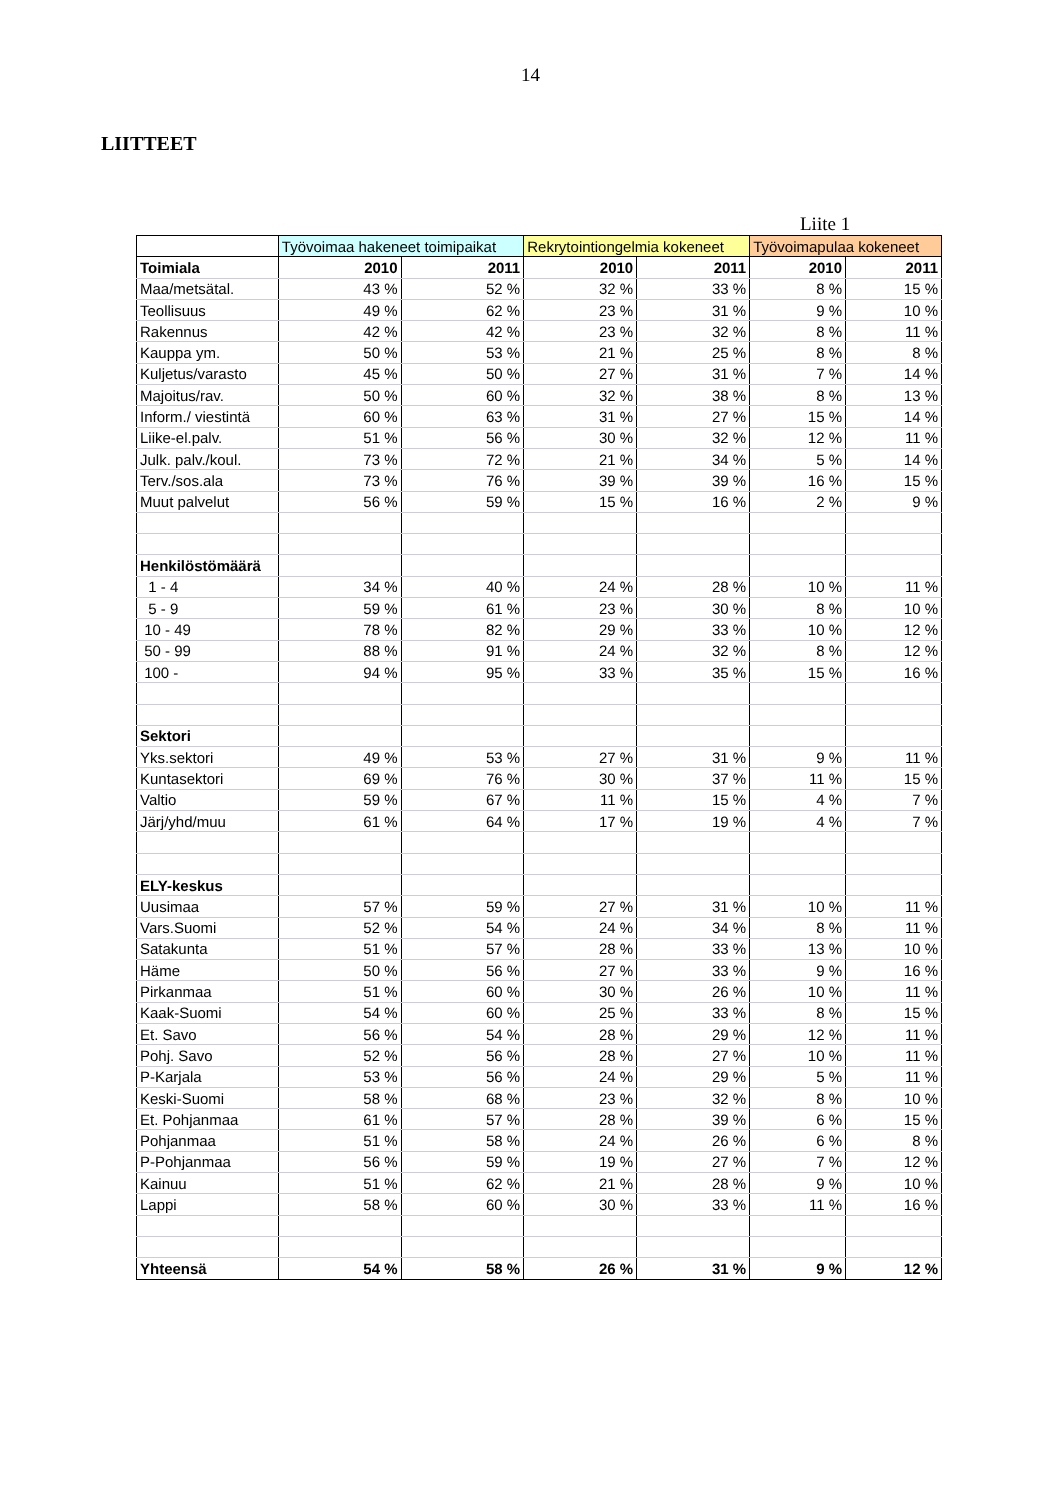14
LIITTEET
Liite 1
| | Työvoimaa hakeneet toimipaikat | | Rekrytointiongelmia kokeneet | | Työvoimapulaa kokeneet | |
| Toimiala | 2010 | 2011 | 2010 | 2011 | 2010 | 2011 |
| Maa/metsätal. | 43 % | 52 % | 32 % | 33 % | 8 % | 15 % |
| Teollisuus | 49 % | 62 % | 23 % | 31 % | 9 % | 10 % |
| Rakennus | 42 % | 42 % | 23 % | 32 % | 8 % | 11 % |
| Kauppa ym. | 50 % | 53 % | 21 % | 25 % | 8 % | 8 % |
| Kuljetus/varasto | 45 % | 50 % | 27 % | 31 % | 7 % | 14 % |
| Majoitus/rav. | 50 % | 60 % | 32 % | 38 % | 8 % | 13 % |
| Inform./ viestintä | 60 % | 63 % | 31 % | 27 % | 15 % | 14 % |
| Liike-el.palv. | 51 % | 56 % | 30 % | 32 % | 12 % | 11 % |
| Julk. palv./koul. | 73 % | 72 % | 21 % | 34 % | 5 % | 14 % |
| Terv./sos.ala | 73 % | 76 % | 39 % | 39 % | 16 % | 15 % |
| Muut palvelut | 56 % | 59 % | 15 % | 16 % | 2 % | 9 % |
| Henkilöstömäärä | | | | | | |
| 1 - 4 | 34 % | 40 % | 24 % | 28 % | 10 % | 11 % |
| 5 - 9 | 59 % | 61 % | 23 % | 30 % | 8 % | 10 % |
| 10 - 49 | 78 % | 82 % | 29 % | 33 % | 10 % | 12 % |
| 50 - 99 | 88 % | 91 % | 24 % | 32 % | 8 % | 12 % |
| 100 - | 94 % | 95 % | 33 % | 35 % | 15 % | 16 % |
| Sektori | | | | | | |
| Yks.sektori | 49 % | 53 % | 27 % | 31 % | 9 % | 11 % |
| Kuntasektori | 69 % | 76 % | 30 % | 37 % | 11 % | 15 % |
| Valtio | 59 % | 67 % | 11 % | 15 % | 4 % | 7 % |
| Järj/yhd/muu | 61 % | 64 % | 17 % | 19 % | 4 % | 7 % |
| ELY-keskus | | | | | | |
| Uusimaa | 57 % | 59 % | 27 % | 31 % | 10 % | 11 % |
| Vars.Suomi | 52 % | 54 % | 24 % | 34 % | 8 % | 11 % |
| Satakunta | 51 % | 57 % | 28 % | 33 % | 13 % | 10 % |
| Häme | 50 % | 56 % | 27 % | 33 % | 9 % | 16 % |
| Pirkanmaa | 51 % | 60 % | 30 % | 26 % | 10 % | 11 % |
| Kaak-Suomi | 54 % | 60 % | 25 % | 33 % | 8 % | 15 % |
| Et. Savo | 56 % | 54 % | 28 % | 29 % | 12 % | 11 % |
| Pohj. Savo | 52 % | 56 % | 28 % | 27 % | 10 % | 11 % |
| P-Karjala | 53 % | 56 % | 24 % | 29 % | 5 % | 11 % |
| Keski-Suomi | 58 % | 68 % | 23 % | 32 % | 8 % | 10 % |
| Et. Pohjanmaa | 61 % | 57 % | 28 % | 39 % | 6 % | 15 % |
| Pohjanmaa | 51 % | 58 % | 24 % | 26 % | 6 % | 8 % |
| P-Pohjanmaa | 56 % | 59 % | 19 % | 27 % | 7 % | 12 % |
| Kainuu | 51 % | 62 % | 21 % | 28 % | 9 % | 10 % |
| Lappi | 58 % | 60 % | 30 % | 33 % | 11 % | 16 % |
| Yhteensä | 54 % | 58 % | 26 % | 31 % | 9 % | 12 % |